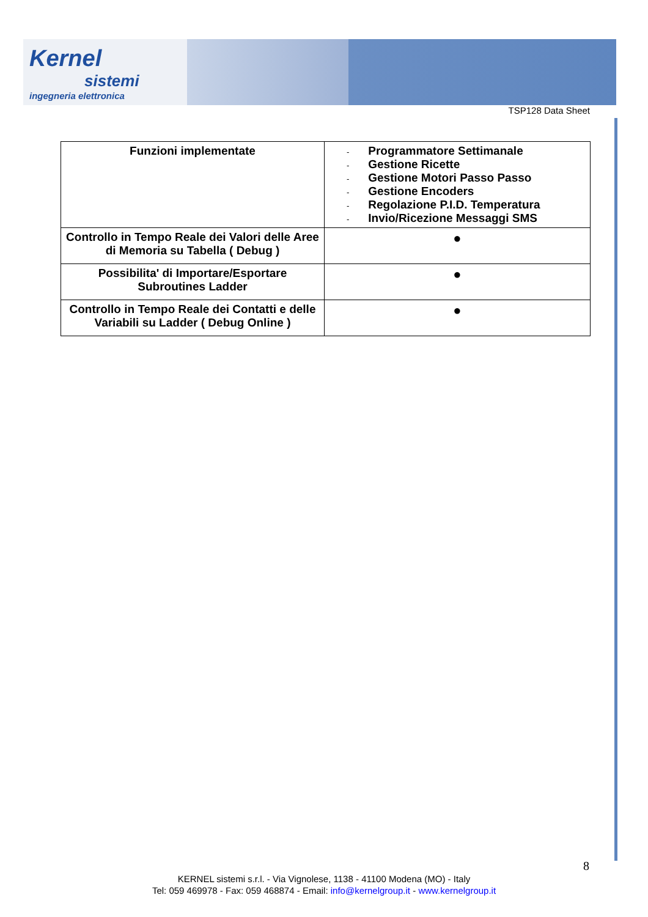Kernel
sistemi
ingegneria elettronica
TSP128 Data Sheet
| Funzioni implementate | - Programmatore Settimanale - Gestione Ricette - Gestione Motori Passo Passo - Gestione Encoders - Regolazione P.I.D. Temperatura - Invio/Ricezione Messaggi SMS |
| Controllo in Tempo Reale dei Valori delle Aree di Memoria su Tabella ( Debug ) | ● |
| Possibilita' di Importare/Esportare Subroutines Ladder | ● |
| Controllo in Tempo Reale dei Contatti e delle Variabili su Ladder ( Debug Online ) | ● |
8
KERNEL sistemi s.r.l. - Via Vignolese, 1138 - 41100 Modena (MO) - Italy
Tel: 059 469978 - Fax: 059 468874 - Email: info@kernelgroup.it - www.kernelgroup.it